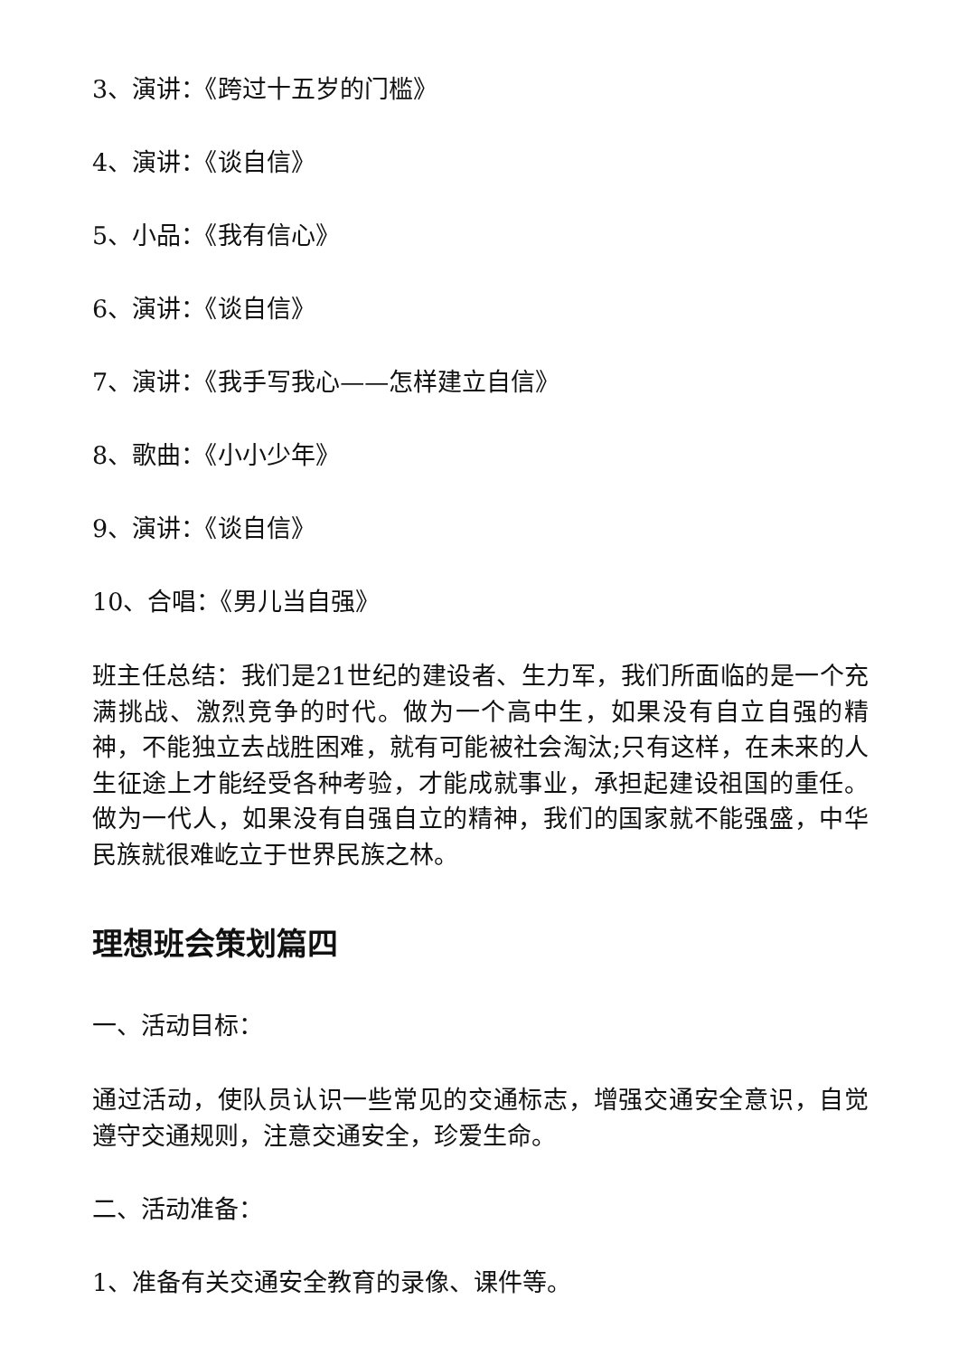3、演讲：《跨过十五岁的门槛》
4、演讲：《谈自信》
5、小品：《我有信心》
6、演讲：《谈自信》
7、演讲：《我手写我心——怎样建立自信》
8、歌曲：《小小少年》
9、演讲：《谈自信》
10、合唱：《男儿当自强》
班主任总结：我们是21世纪的建设者、生力军，我们所面临的是一个充满挑战、激烈竞争的时代。做为一个高中生，如果没有自立自强的精神，不能独立去战胜困难，就有可能被社会淘汰;只有这样，在未来的人生征途上才能经受各种考验，才能成就事业，承担起建设祖国的重任。做为一代人，如果没有自强自立的精神，我们的国家就不能强盛，中华民族就很难屹立于世界民族之林。
理想班会策划篇四
一、活动目标：
通过活动，使队员认识一些常见的交通标志，增强交通安全意识，自觉遵守交通规则，注意交通安全，珍爱生命。
二、活动准备：
1、准备有关交通安全教育的录像、课件等。